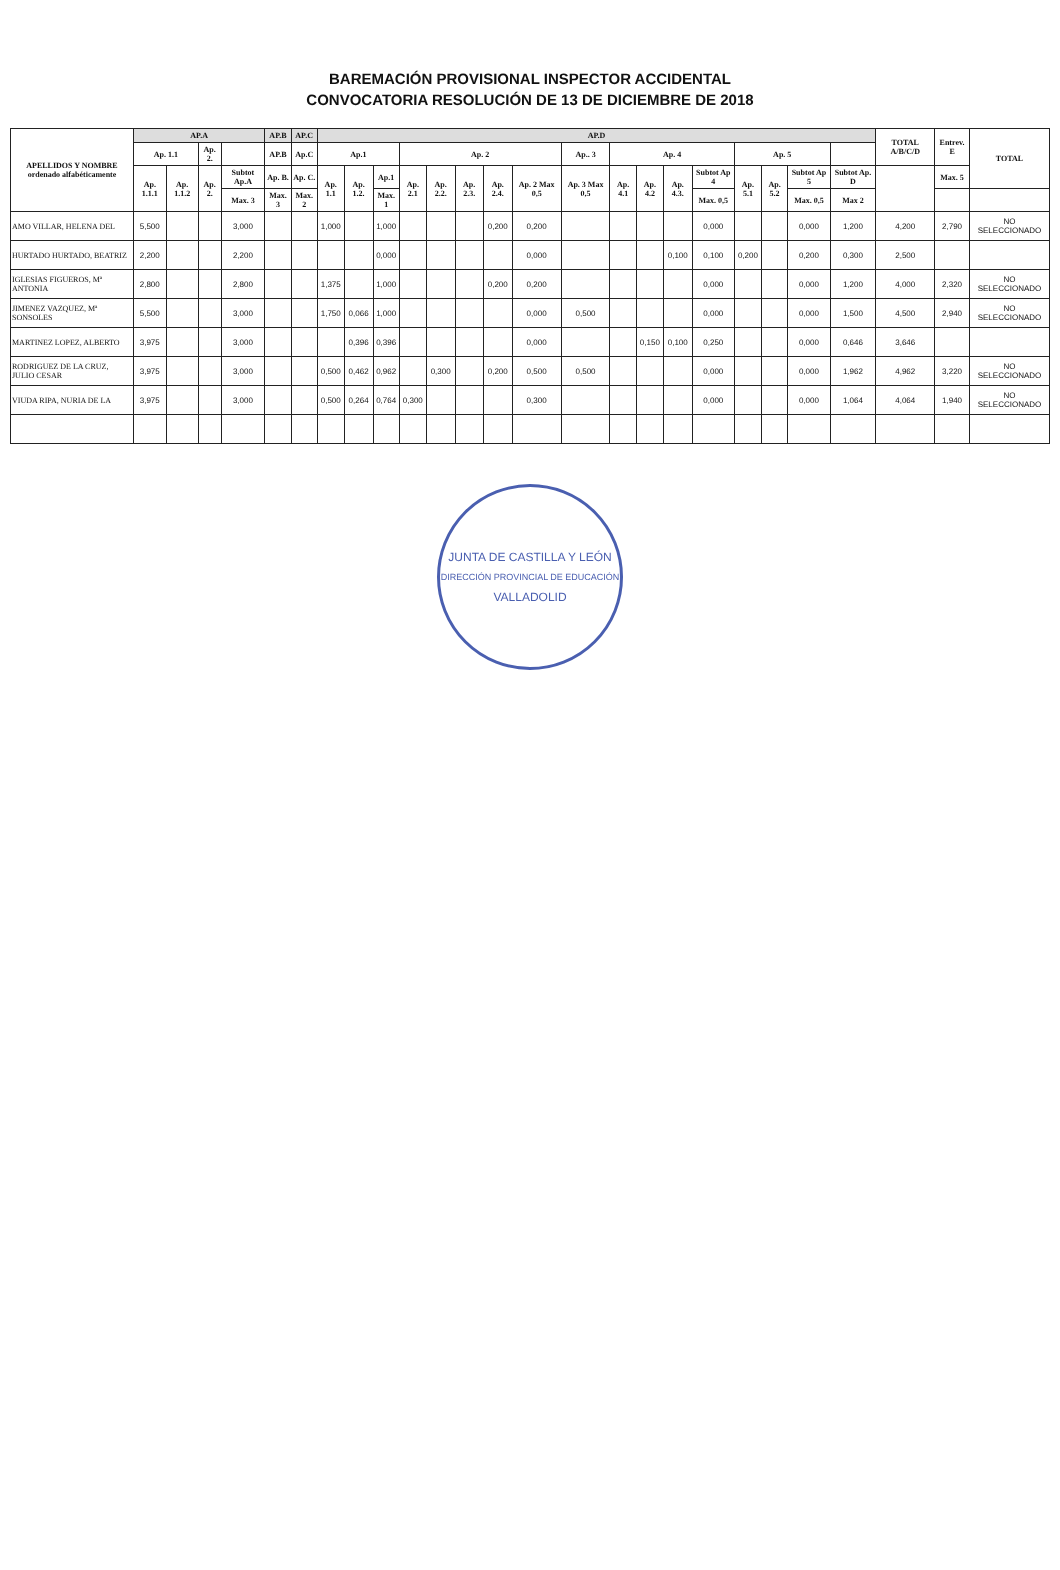BAREMACIÓN PROVISIONAL INSPECTOR ACCIDENTAL
CONVOCATORIA RESOLUCIÓN DE 13 DE DICIEMBRE DE 2018
| APELLIDOS Y NOMBRE ordenado alfabéticamente | AP.A | | | | AP.B | AP.C | AP.D | | | | | | | | | | | | | | | | | TOTAL A/B/C/D | Entrev. E | TOTAL |
| --- | --- | --- | --- | --- | --- | --- | --- | --- | --- | --- | --- | --- | --- | --- | --- | --- | --- | --- | --- | --- | --- | --- | --- | --- | --- | --- |
| | Ap. 1.1 | | Ap. 2. | | AP.B | Ap.C | Ap.1 | | | Ap. 2 | | | | | Ap.. 3 | Ap. 4 | | | | Ap. 5 | | | | | | |
| | Ap. 1.1.1 | Ap. 1.1.2 | Ap. 2. | Subtot Ap.A | Ap. B. | Ap. C. | Ap. 1.1 | Ap. 1.2. | Ap.1 | Ap. 2.1 | Ap. 2.2. | Ap. 2.3. | Ap. 2.4. | Ap. 2 Max 0,5 | Ap. 3 Max 0,5 | Ap. 4.1 | Ap. 4.2 | Ap. 4.3. | Subtot Ap 4 | Ap. 5.1 | Ap. 5.2 | Subtot Ap 5 | Subtot Ap. D | | Max. 5 | |
| | | | | Max. 3 | Max. 3 | Max. 2 | | | Max. 1 | | | | | | | | | | Max. 0,5 | | | Max. 0,5 | Max 2 | | | |
| AMO VILLAR, HELENA DEL | 5,500 | | | 3,000 | | | 1,000 | | 1,000 | | | | 0,200 | 0,200 | | | | | 0,000 | | | 0,000 | 1,200 | 4,200 | 2,790 | NO SELECCIONADO |
| HURTADO HURTADO, BEATRIZ | 2,200 | | | 2,200 | | | | | 0,000 | | | | | 0,000 | | | | 0,100 | 0,100 | 0,200 | | 0,200 | 0,300 | 2,500 | | |
| IGLESIAS FIGUEROS, Mª ANTONIA | 2,800 | | | 2,800 | | | 1,375 | | 1,000 | | | | 0,200 | 0,200 | | | | | 0,000 | | | 0,000 | 1,200 | 4,000 | 2,320 | NO SELECCIONADO |
| JIMENEZ VAZQUEZ, Mª SONSOLES | 5,500 | | | 3,000 | | | 1,750 | 0,066 | 1,000 | | | | | 0,000 | 0,500 | | | | 0,000 | | | 0,000 | 1,500 | 4,500 | 2,940 | NO SELECCIONADO |
| MARTINEZ LOPEZ, ALBERTO | 3,975 | | | 3,000 | | | | 0,396 | 0,396 | | | | | 0,000 | | | 0,150 | 0,100 | 0,250 | | | 0,000 | 0,646 | 3,646 | | |
| RODRIGUEZ DE LA CRUZ, JULIO CESAR | 3,975 | | | 3,000 | | | 0,500 | 0,462 | 0,962 | | 0,300 | | 0,200 | 0,500 | 0,500 | | | | 0,000 | | | 0,000 | 1,962 | 4,962 | 3,220 | NO SELECCIONADO |
| VIUDA RIPA, NURIA DE LA | 3,975 | | | 3,000 | | | 0,500 | 0,264 | 0,764 | 0,300 | | | | 0,300 | | | | | 0,000 | | | 0,000 | 1,064 | 4,064 | 1,940 | NO SELECCIONADO |
JUNTA DE CASTILLA Y LEÓN
DIRECCIÓN PROVINCIAL DE EDUCACIÓN
VALLADOLID